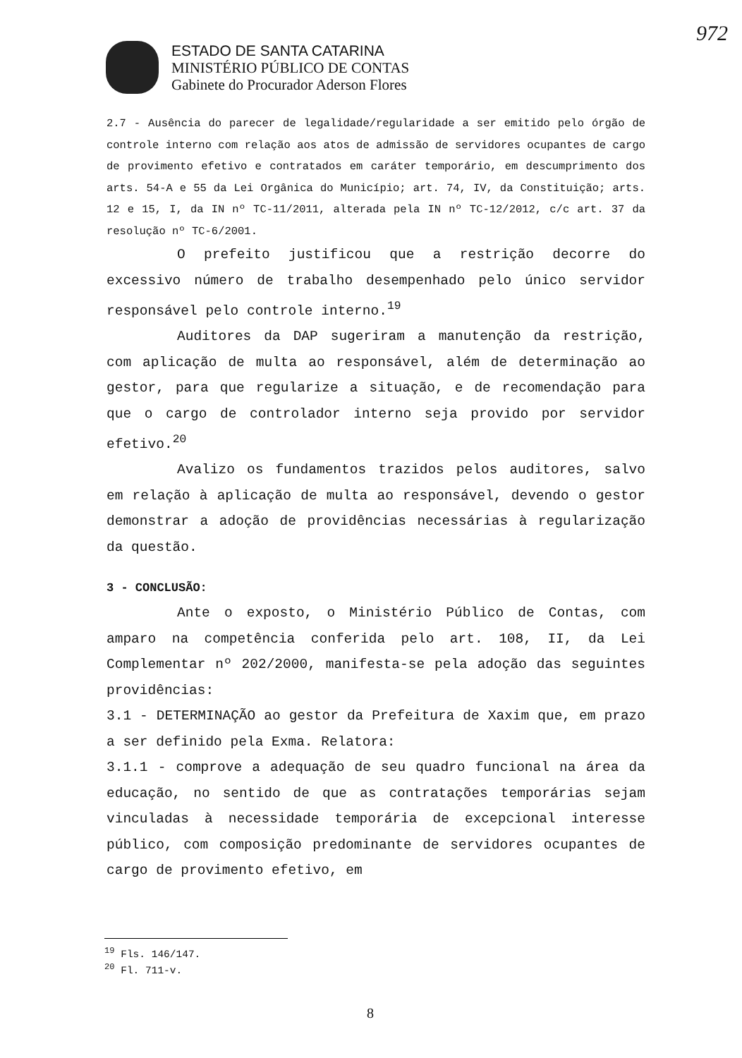ESTADO DE SANTA CATARINA
MINISTÉRIO PÚBLICO DE CONTAS
Gabinete do Procurador Aderson Flores
972
2.7 - Ausência do parecer de legalidade/regularidade a ser emitido pelo órgão de controle interno com relação aos atos de admissão de servidores ocupantes de cargo de provimento efetivo e contratados em caráter temporário, em descumprimento dos arts. 54-A e 55 da Lei Orgânica do Município; art. 74, IV, da Constituição; arts. 12 e 15, I, da IN nº TC-11/2011, alterada pela IN nº TC-12/2012, c/c art. 37 da resolução nº TC-6/2001.
O prefeito justificou que a restrição decorre do excessivo número de trabalho desempenhado pelo único servidor responsável pelo controle interno.<sup>19</sup>
Auditores da DAP sugeriram a manutenção da restrição, com aplicação de multa ao responsável, além de determinação ao gestor, para que regularize a situação, e de recomendação para que o cargo de controlador interno seja provido por servidor efetivo.<sup>20</sup>
Avalizo os fundamentos trazidos pelos auditores, salvo em relação à aplicação de multa ao responsável, devendo o gestor demonstrar a adoção de providências necessárias à regularização da questão.
3 - CONCLUSÃO:
Ante o exposto, o Ministério Público de Contas, com amparo na competência conferida pelo art. 108, II, da Lei Complementar nº 202/2000, manifesta-se pela adoção das seguintes providências:
3.1 - DETERMINAÇÃO ao gestor da Prefeitura de Xaxim que, em prazo a ser definido pela Exma. Relatora:
3.1.1 - comprove a adequação de seu quadro funcional na área da educação, no sentido de que as contratações temporárias sejam vinculadas à necessidade temporária de excepcional interesse público, com composição predominante de servidores ocupantes de cargo de provimento efetivo, em
<sup>19</sup> Fls. 146/147.
<sup>20</sup> Fl. 711-v.
8